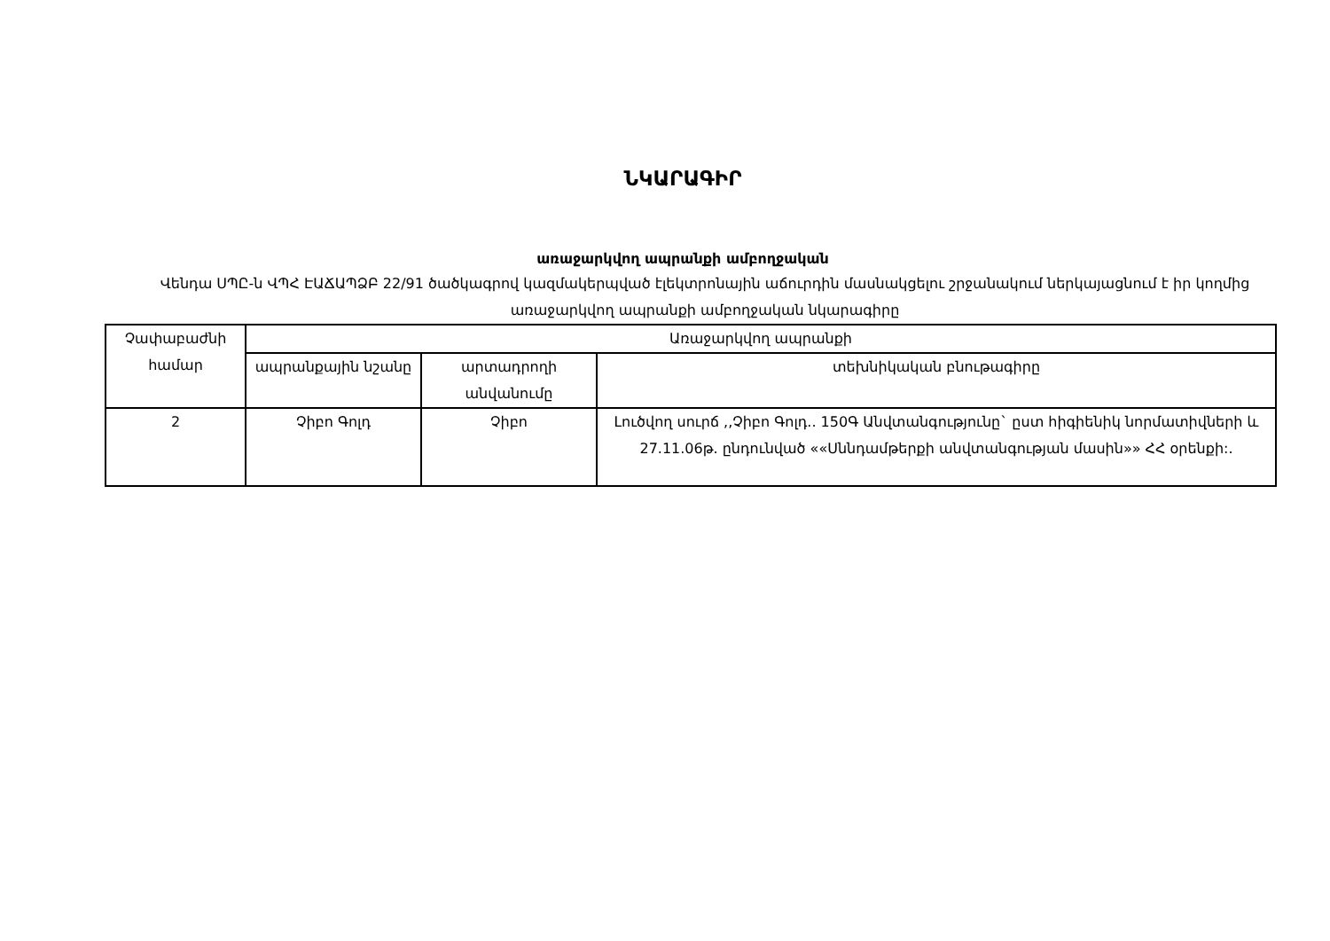ՆԿԱՐԱԳԻՐ
առաջարկվող ապրանքի ամբողջական
Վենդա ՍՊԸ-ն ՎՊՀ ԷԱՃԱՊՁԲ 22/91 ծածկագրով կազմակերպված էլեկտրոնային աճուրդին մասնակցելու շրջանակում ներկայացնում է իր կողմից առաջարկվող ապրանքի ամբողջական նկարագիրը
| Չափաբաժնի համար | Առաջարկվող ապրանքի | | |
| | ապրանքային նշանը | արտադրողի անվանումը | տեխնիկական բնութագիրը |
| 2 | Չիբո Գոլդ | Չիբո | Լուծվող սուրճ ,,Չիբո Գոլդ.. 150Գ Անվտանգությունը` ըստ հիգիենիկ նորմատիվների և 27.11.06թ. ընդունված ««Սննդամթերքի անվտանգության մասին»» ՀՀ օրենքի:. |